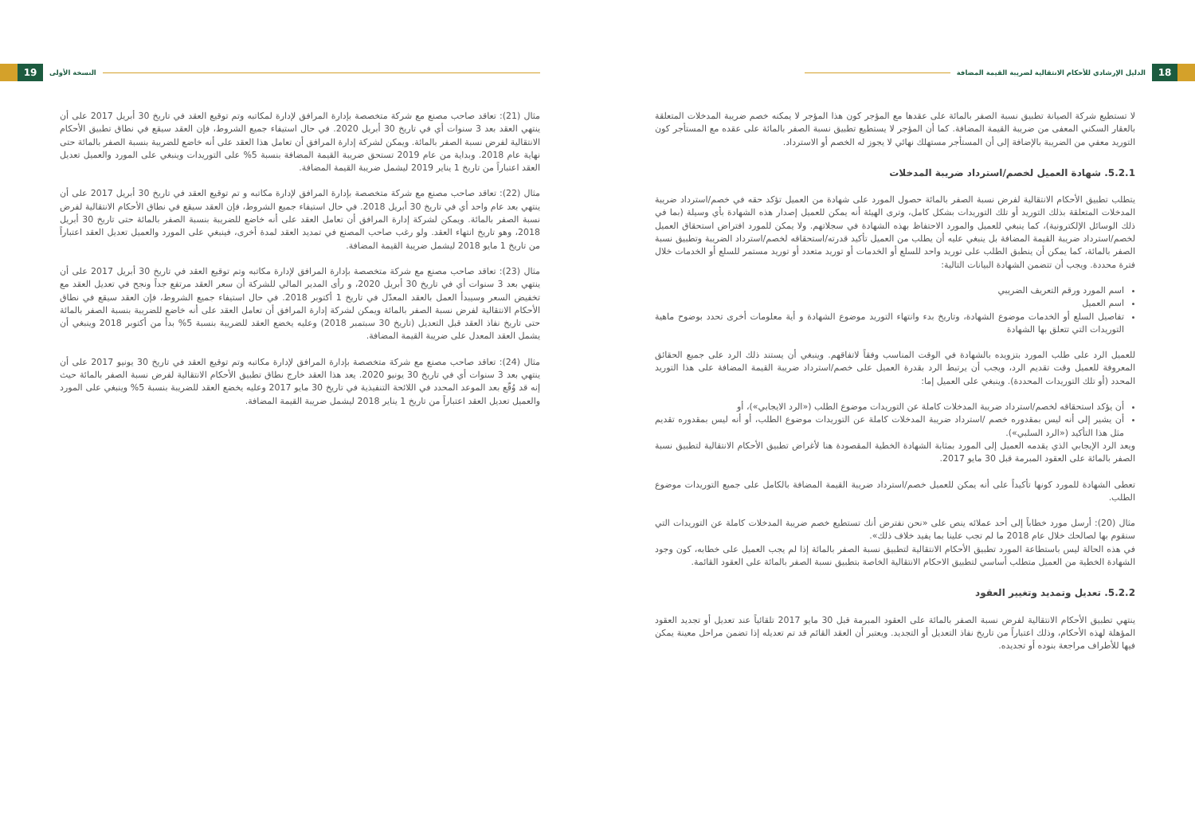18
الدليل الإرشادي للأحكام الانتقالية لضريبة القيمة المضافة
لا تستطيع شركة الصيانة تطبيق نسبة الصفر بالمائة على عقدها مع المؤجر كون هذا المؤجر لا يمكنه خصم ضريبة المدخلات المتعلقة بالعقار السكني المعفى من ضريبة القيمة المضافة. كما أن المؤجر لا يستطيع تطبيق نسبة الصفر بالمائة على عقده مع المستأجر كون التوريد معفي من الضريبة بالإضافة إلى أن المستأجر مستهلك نهائي لا يجوز له الخصم أو الاسترداد.
5.2.1. شهادة العميل لخصم/استرداد ضريبة المدخلات
يتطلب تطبيق الأحكام الانتقالية لفرض نسبة الصفر بالمائة حصول المورد على شهادة من العميل تؤكد حقه في خصم/استرداد ضريبة المدخلات المتعلقة بذلك التوريد أو تلك التوريدات بشكل كامل، وترى الهيئة أنه يمكن للعميل إصدار هذه الشهادة بأي وسيلة (بما في ذلك الوسائل الإلكترونية)، كما ينبغي للعميل والمورد الاحتفاظ بهذه الشهادة في سجلاتهم. ولا يمكن للمورد افتراض استحقاق العميل لخصم/استرداد ضريبة القيمة المضافة بل ينبغي عليه أن يطلب من العميل تأكيد قدرته/استحقاقه لخصم/استرداد الضريبة وتطبيق نسبة الصفر بالمائة، كما يمكن أن ينطبق الطلب على توريد واحد للسلع أو الخدمات أو توريد متعدد أو توريد مستمر للسلع أو الخدمات خلال فترة محددة. ويجب أن تتضمن الشهادة البيانات التالية:
اسم المورد ورقم التعريف الضريبي
اسم العميل
تفاصيل السلع أو الخدمات موضوع الشهادة، وتاريخ بدء وانتهاء التوريد موضوع الشهادة و أية معلومات أخرى تحدد بوضوح ماهية التوريدات التي تتعلق بها الشهادة
للعميل الرد على طلب المورد بتزويده بالشهادة في الوقت المناسب وفقاً لاتفاقهم. وينبغي أن يستند ذلك الرد على جميع الحقائق المعروفة للعميل وقت تقديم الرد، ويجب أن يرتبط الرد بقدرة العميل على خصم/استرداد ضريبة القيمة المضافة على هذا التوريد المحدد (أو تلك التوريدات المحددة). وينبغي على العميل إما:
أن يؤكد استحقاقه لخصم/استرداد ضريبة المدخلات كاملة عن التوريدات موضوع الطلب («الرد الايجابي»)، أو
أن يشير إلى أنه ليس بمقدوره خصم /استرداد ضريبة المدخلات كاملة عن التوريدات موضوع الطلب، أو أنه ليس بمقدوره تقديم مثل هذا التأكيد («الرد السلبي»).
ويعد الرد الإيجابي الذي يقدمه العميل إلى المورد بمثابة الشهادة الخطية المقصودة هنا لأغراض تطبيق الأحكام الانتقالية لتطبيق نسبة الصفر بالمائة على العقود المبرمة قبل 30 مايو 2017.
تعطى الشهادة للمورد كونها تأكيداً على أنه يمكن للعميل خصم/استرداد ضريبة القيمة المضافة بالكامل على جميع التوريدات موضوع الطلب.
مثال (20): أرسل مورد خطاباً إلى أحد عملائه ينص على «نحن نفترض أنك تستطيع خصم ضريبة المدخلات كاملة عن التوريدات التي سنقوم بها لصالحك خلال عام 2018 ما لم تجب علينا بما يفيد خلاف ذلك».
في هذه الحالة ليس باستطاعة المورد تطبيق الأحكام الانتقالية لتطبيق نسبة الصفر بالمائة إذا لم يجب العميل على خطابه، كون وجود الشهادة الخطية من العميل متطلب أساسي لتطبيق الاحكام الانتقالية الخاصة بتطبيق نسبة الصفر بالمائة على العقود القائمة.
5.2.2. تعديل وتمديد وتغيير العقود
ينتهي تطبيق الأحكام الانتقالية لفرض نسبة الصفر بالمائة على العقود المبرمة قبل 30 مايو 2017 تلقائياً عند تعديل أو تجديد العقود المؤهلة لهذه الأحكام، وذلك اعتباراً من تاريخ نفاذ التعديل أو التجديد. ويعتبر أن العقد القائم قد تم تعديله إذا تضمن مراحل معينة يمكن فيها للأطراف مراجعة بنوده أو تجديده.
النسخة الأولى
19
مثال (21): تعاقد صاحب مصنع مع شركة متخصصة بإدارة المرافق لإدارة لمكاتبه وتم توقيع العقد في تاريخ 30 أبريل 2017 على أن ينتهي العقد بعد 3 سنوات أي في تاريخ 30 أبريل 2020. في حال استيفاء جميع الشروط، فإن العقد سيقع في نطاق تطبيق الأحكام الانتقالية لفرض نسبة الصفر بالمائة. ويمكن لشركة إدارة المرافق أن تعامل هذا العقد على أنه خاضع للضريبة بنسبة الصفر بالمائة حتى نهاية عام 2018. وبداية من عام 2019 تستحق ضريبة القيمة المضافة بنسبة 5% على التوريدات وينبغي على المورد والعميل تعديل العقد اعتباراً من تاريخ 1 يناير 2019 ليشمل ضريبة القيمة المضافة.
مثال (22): تعاقد صاحب مصنع مع شركة متخصصة بإدارة المرافق لإدارة مكاتبه و تم توقيع العقد في تاريخ 30 أبريل 2017 على أن ينتهي بعد عام واحد أي في تاريخ 30 أبريل 2018. في حال استيفاء جميع الشروط، فإن العقد سيقع في نطاق الأحكام الانتقالية لفرض نسبة الصفر بالمائة. ويمكن لشركة إدارة المرافق أن تعامل العقد على أنه خاضع للضريبة بنسبة الصفر بالمائة حتى تاريخ 30 أبريل 2018، وهو تاريخ انتهاء العقد. ولو رغب صاحب المصنع في تمديد العقد لمدة أخرى، فينبغي على المورد والعميل تعديل العقد اعتباراً من تاريخ 1 مايو 2018 ليشمل ضريبة القيمة المضافة.
مثال (23): تعاقد صاحب مصنع مع شركة متخصصة بإدارة المرافق لإدارة مكاتبه وتم توقيع العقد في تاريخ 30 أبريل 2017 على أن ينتهي بعد 3 سنوات أي في تاريخ 30 أبريل 2020، و رأى المدير المالي للشركة أن سعر العقد مرتفع جداً ونجح في تعديل العقد مع تخفيض السعر وسيبدأ العمل بالعقد المعدّل في تاريخ 1 أكتوبر 2018. في حال استيفاء جميع الشروط، فإن العقد سيقع في نطاق الأحكام الانتقالية لفرض نسبة الصفر بالمائة ويمكن لشركة إدارة المرافق أن تعامل العقد على أنه خاضع للضريبة بنسبة الصفر بالمائة حتى تاريخ نفاذ العقد قبل التعديل (تاريخ 30 سبتمبر 2018) وعليه يخضع العقد للضريبة بنسبة 5% بدأ من أكتوبر 2018 وينبغي أن يشمل العقد المعدل على ضريبة القيمة المضافة.
مثال (24): تعاقد صاحب مصنع مع شركة متخصصة بإدارة المرافق لإدارة مكاتبه وتم توقيع العقد في تاريخ 30 يونيو 2017 على أن ينتهي بعد 3 سنوات أي في تاريخ 30 يونيو 2020. يعد هذا العقد خارج نطاق تطبيق الأحكام الانتقالية لفرض نسبة الصفر بالمائة حيث إنه قد وُقّع بعد الموعد المحدد في اللائحة التنفيذية في تاريخ 30 مايو 2017 وعليه يخضع العقد للضريبة بنسبة 5% وينبغي على المورد والعميل تعديل العقد اعتباراً من تاريخ 1 يناير 2018 ليشمل ضريبة القيمة المضافة.